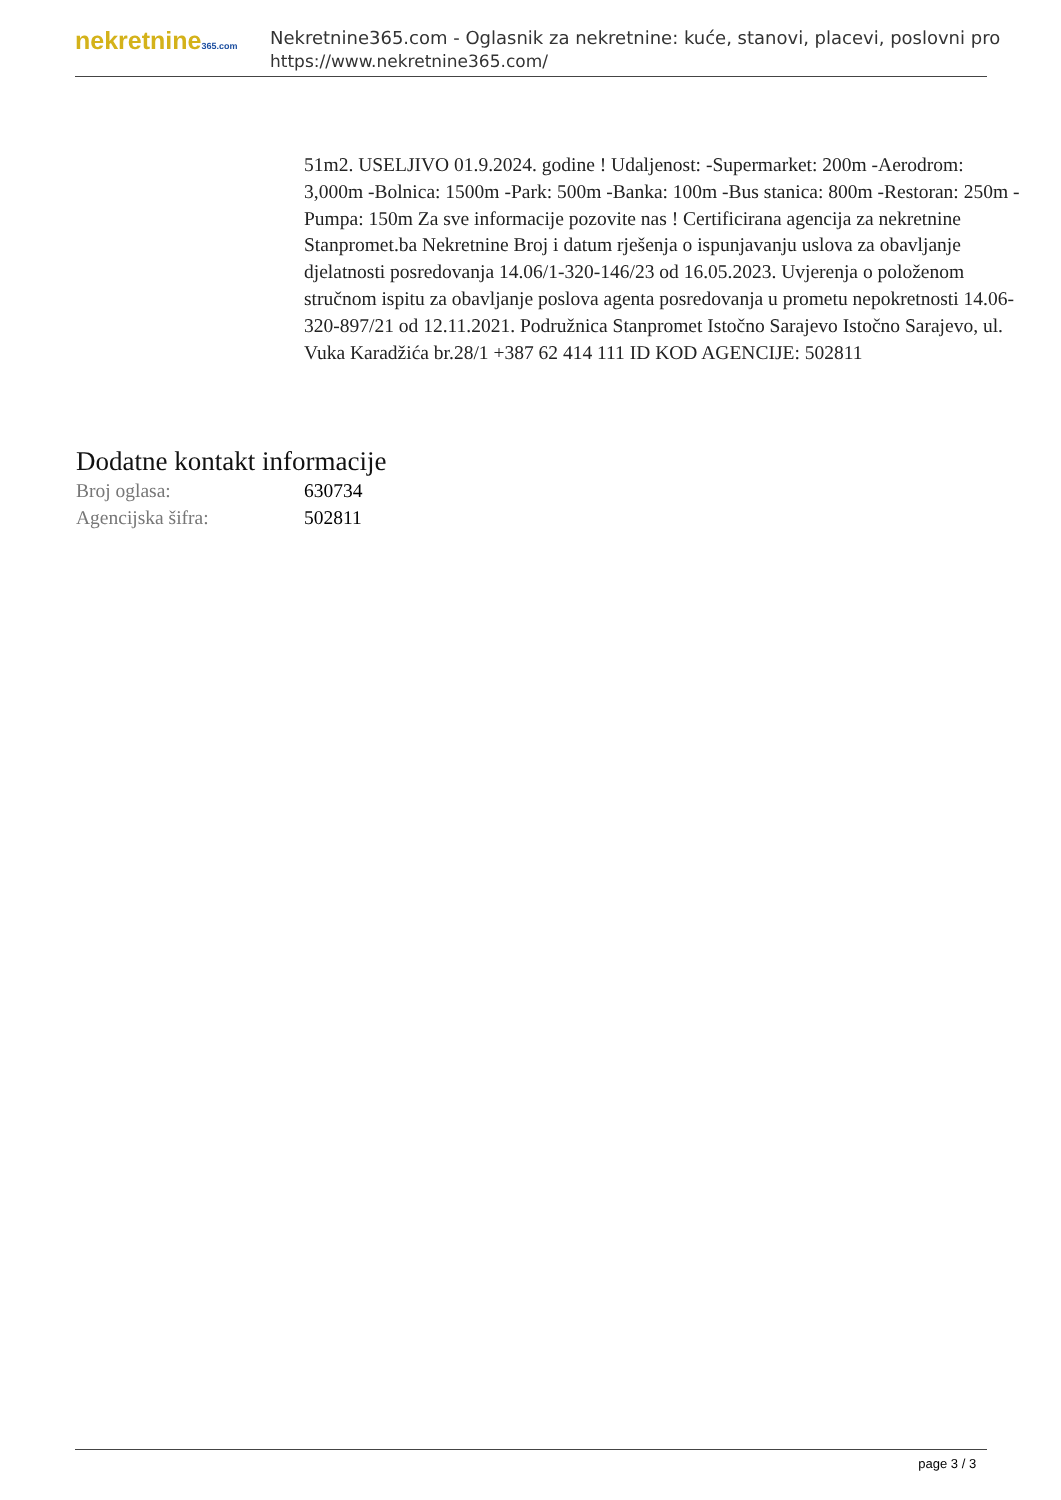nekretnine365.com
Nekretnine365.com - Oglasnik za nekretnine: kuće, stanovi, placevi, poslovni pro
https://www.nekretnine365.com/
51m2. USELJIVO 01.9.2024. godine ! Udaljenost: -Supermarket: 200m -Aerodrom: 3,000m -Bolnica: 1500m -Park: 500m -Banka: 100m -Bus stanica: 800m -Restoran: 250m -Pumpa: 150m Za sve informacije pozovite nas ! Certificirana agencija za nekretnine Stanpromet.ba Nekretnine Broj i datum rješenja o ispunjavanju uslova za obavljanje djelatnosti posredovanja 14.06/1-320-146/23 od 16.05.2023. Uvjerenja o položenom stručnom ispitu za obavljanje poslova agenta posredovanja u prometu nepokretnosti 14.06-320-897/21 od 12.11.2021. Podružnica Stanpromet Istočno Sarajevo Istočno Sarajevo, ul. Vuka Karadžića br.28/1 +387 62 414 111 ID KOD AGENCIJE: 502811
Dodatne kontakt informacije
| Broj oglasa: | 630734 |
| Agencijska šifra: | 502811 |
page 3 / 3